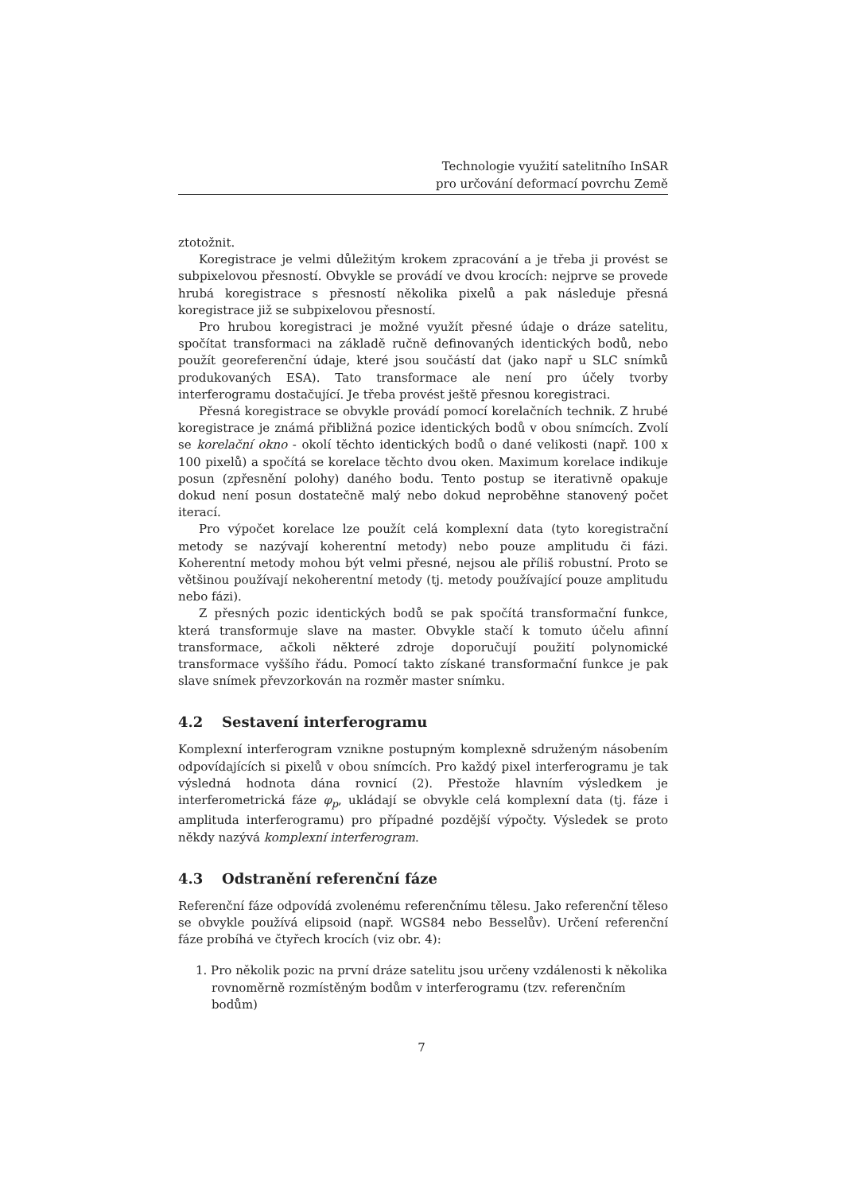Technologie využití satelitního InSAR
pro určování deformací povrchu Země
ztotožnit.
Koregistrace je velmi důležitým krokem zpracování a je třeba ji provést se subpixelovou přesností. Obvykle se provádí ve dvou krocích: nejprve se provede hrubá koregistrace s přesností několika pixelů a pak následuje přesná koregistrace již se subpixelovou přesností.
Pro hrubou koregistraci je možné využít přesné údaje o dráze satelitu, spočítat transformaci na základě ručně definovaných identických bodů, nebo použít georeferenční údaje, které jsou součástí dat (jako např u SLC snímků produkovaných ESA). Tato transformace ale není pro účely tvorby interferogramu dostačující. Je třeba provést ještě přesnou koregistraci.
Přesná koregistrace se obvykle provádí pomocí korelačních technik. Z hrubé koregistrace je známá přibližná pozice identických bodů v obou snímcích. Zvolí se korelační okno - okolí těchto identických bodů o dané velikosti (např. 100 x 100 pixelů) a spočítá se korelace těchto dvou oken. Maximum korelace indikuje posun (zpřesnění polohy) daného bodu. Tento postup se iterativně opakuje dokud není posun dostatečně malý nebo dokud neproběhne stanovený počet iterací.
Pro výpočet korelace lze použít celá komplexní data (tyto koregistrační metody se nazývají koherentní metody) nebo pouze amplitudu či fázi. Koherentní metody mohou být velmi přesné, nejsou ale příliš robustní. Proto se většinou používají nekoherentní metody (tj. metody používající pouze amplitudu nebo fázi).
Z přesných pozic identických bodů se pak spočítá transformační funkce, která transformuje slave na master. Obvykle stačí k tomuto účelu afinní transformace, ačkoli některé zdroje doporučují použití polynomické transformace vyššího řádu. Pomocí takto získané transformační funkce je pak slave snímek převzorkován na rozměr master snímku.
4.2 Sestavení interferogramu
Komplexní interferogram vznikne postupným komplexně sdruženým násobením odpovídajících si pixelů v obou snímcích. Pro každý pixel interferogramu je tak výsledná hodnota dána rovnicí (2). Přestože hlavním výsledkem je interferometrická fáze φ<sub>p</sub>, ukládají se obvykle celá komplexní data (tj. fáze i amplituda interferogramu) pro případné pozdější výpočty. Výsledek se proto někdy nazývá komplexní interferogram.
4.3 Odstranění referenční fáze
Referenční fáze odpovídá zvolenému referenčnímu tělesu. Jako referenční těleso se obvykle používá elipsoid (např. WGS84 nebo Besselův). Určení referenční fáze probíhá ve čtyřech krocích (viz obr. 4):
1. Pro několik pozic na první dráze satelitu jsou určeny vzdálenosti k několika rovnoměrně rozmístěným bodům v interferogramu (tzv. referenčním bodům)
7